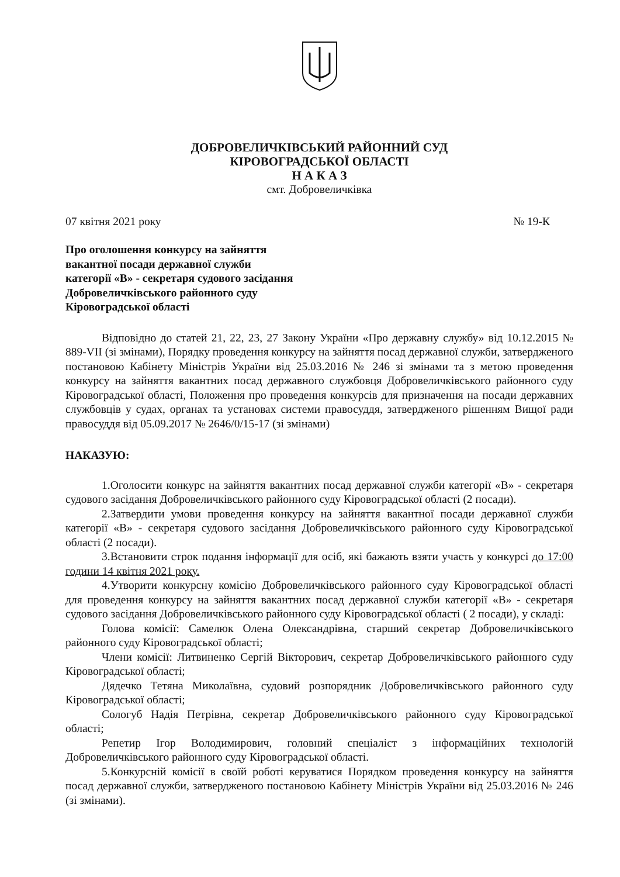ДОБРОВЕЛИЧКІВСЬКИЙ РАЙОННИЙ СУД
КІРОВОГРАДСЬКОЇ ОБЛАСТІ
Н А К А З
смт. Добровеличківка
07 квітня 2021 року № 19-К
Про оголошення конкурсу на зайняття
вакантної посади державної служби
категорії «В» - секретаря судового засідання
Добровеличківського районного суду
Кіровоградської області
Відповідно до статей 21, 22, 23, 27 Закону України «Про державну службу» від 10.12.2015 № 889-VII (зі змінами), Порядку проведення конкурсу на зайняття посад державної служби, затвердженого постановою Кабінету Міністрів України від 25.03.2016 № 246 зі змінами та з метою проведення конкурсу на зайняття вакантних посад державного службовця Добровеличківського районного суду Кіровоградської області, Положення про проведення конкурсів для призначення на посади державних службовців у судах, органах та установах системи правосуддя, затвердженого рішенням Вищої ради правосуддя від 05.09.2017 № 2646/0/15-17 (зі змінами)
НАКАЗУЮ:
1.Оголосити конкурс на зайняття вакантних посад державної служби категорії «В» - секретаря судового засідання Добровеличківського районного суду Кіровоградської області (2 посади).
2.Затвердити умови проведення конкурсу на зайняття вакантної посади державної служби категорії «В» - секретаря судового засідання Добровеличківського районного суду Кіровоградської області (2 посади).
3.Встановити строк подання інформації для осіб, які бажають взяти участь у конкурсі до 17:00 години 14 квітня 2021 року.
4.Утворити конкурсну комісію Добровеличківського районного суду Кіровоградської області для проведення конкурсу на зайняття вакантних посад державної служби категорії «В» - секретаря судового засідання Добровеличківського районного суду Кіровоградської області ( 2 посади), у складі:
Голова комісії: Самелюк Олена Олександрівна, старший секретар Добровеличківського районного суду Кіровоградської області;
Члени комісії: Литвиненко Сергій Вікторович, секретар Добровеличківського районного суду Кіровоградської області;
Дядечко Тетяна Миколаївна, судовий розпорядник Добровеличківського районного суду Кіровоградської області;
Сологуб Надія Петрівна, секретар Добровеличківського районного суду Кіровоградської області;
Репетир Ігор Володимирович, головний спеціаліст з інформаційних технологій Добровеличківського районного суду Кіровоградської області.
5.Конкурсній комісії в своїй роботі керуватися Порядком проведення конкурсу на зайняття посад державної служби, затвердженого постановою Кабінету Міністрів України від 25.03.2016 № 246 (зі змінами).